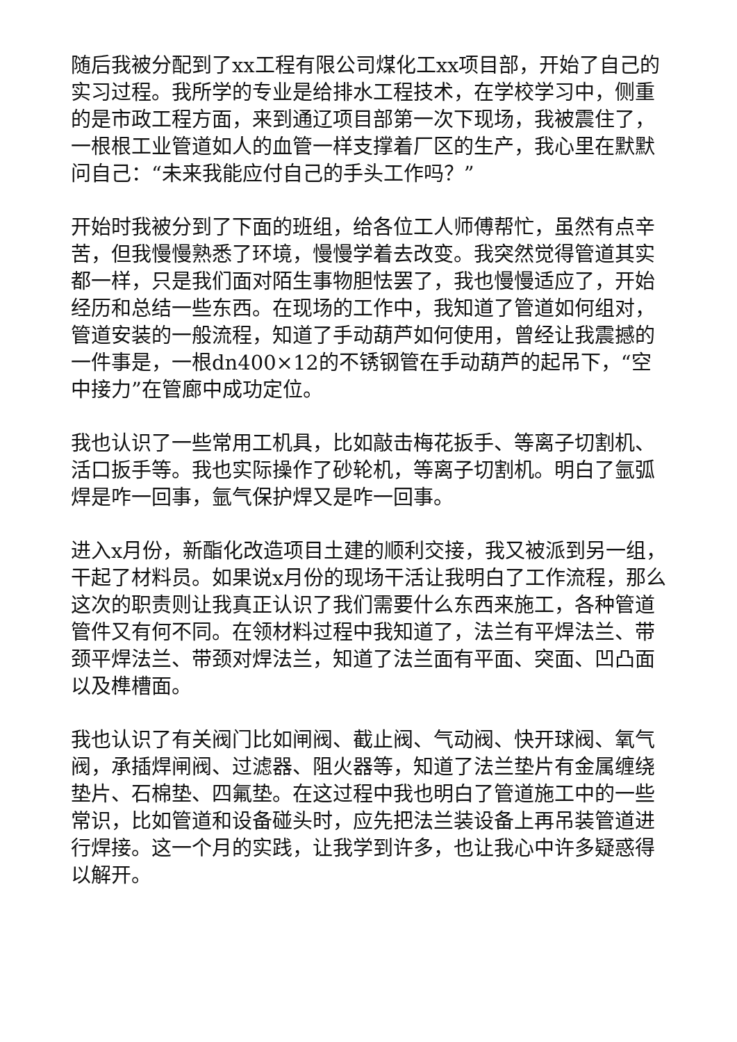随后我被分配到了xx工程有限公司煤化工xx项目部，开始了自己的实习过程。我所学的专业是给排水工程技术，在学校学习中，侧重的是市政工程方面，来到通辽项目部第一次下现场，我被震住了，一根根工业管道如人的血管一样支撑着厂区的生产，我心里在默默问自己：“未来我能应付自己的手头工作吗？”
开始时我被分到了下面的班组，给各位工人师傅帮忙，虽然有点辛苦，但我慢慢熟悉了环境，慢慢学着去改变。我突然觉得管道其实都一样，只是我们面对陌生事物胆怯罢了，我也慢慢适应了，开始经历和总结一些东西。在现场的工作中，我知道了管道如何组对，管道安装的一般流程，知道了手动葫芦如何使用，曾经让我震撼的一件事是，一根dn400×12的不锈钢管在手动葫芦的起吊下，“空中接力”在管廊中成功定位。
我也认识了一些常用工机具，比如敲击梅花扳手、等离子切割机、活口扳手等。我也实际操作了砂轮机，等离子切割机。明白了氩弧焊是咋一回事，氩气保护焊又是咋一回事。
进入x月份，新酯化改造项目土建的顺利交接，我又被派到另一组，干起了材料员。如果说x月份的现场干活让我明白了工作流程，那么这次的职责则让我真正认识了我们需要什么东西来施工，各种管道管件又有何不同。在领材料过程中我知道了，法兰有平焊法兰、带颈平焊法兰、带颈对焊法兰，知道了法兰面有平面、突面、凹凸面以及榫槽面。
我也认识了有关阀门比如闸阀、截止阀、气动阀、快开球阀、氧气阀，承插焊闸阀、过滤器、阻火器等，知道了法兰垫片有金属缠绕垫片、石棉垫、四氟垫。在这过程中我也明白了管道施工中的一些常识，比如管道和设备碰头时，应先把法兰装设备上再吊装管道进行焊接。这一个月的实践，让我学到许多，也让我心中许多疑惑得以解开。